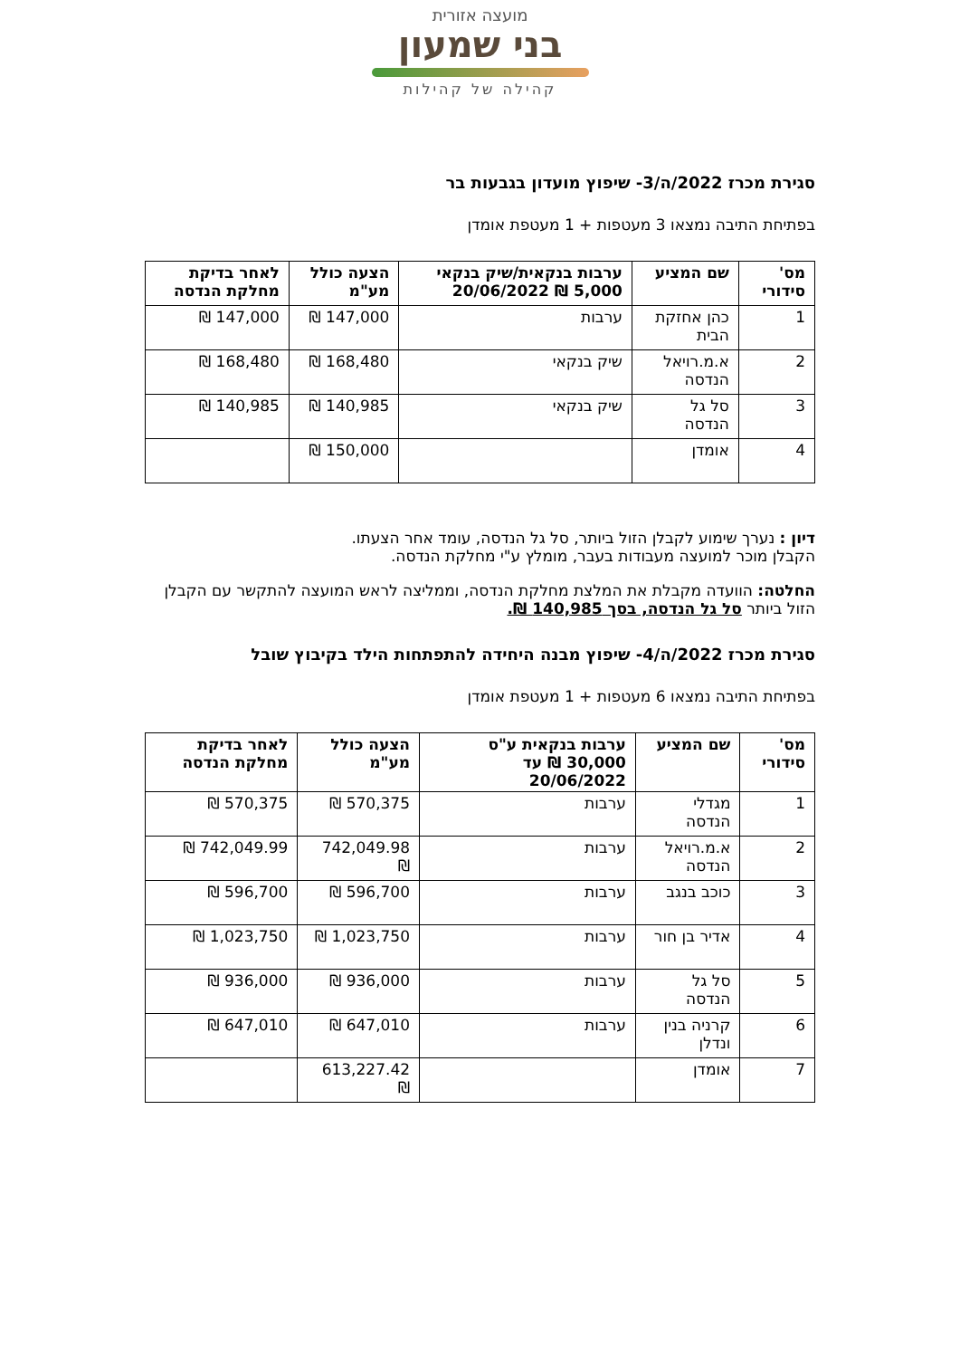מועצה אזורית
בני שמעון
קהילה של קהילות
סגירת מכרז 2022/ה/3- שיפוץ מועדון בגבעות בר
בפתיחת התיבה נמצאו 3 מעטפות + 1 מעטפת אומדן
| מס' סידורי | שם המציע | ערבות בנקאית/שיק בנקאי 5,000 ₪ 20/06/2022 | הצעה כולל מע"מ | לאחר בדיקת מחלקת הנדסה |
| --- | --- | --- | --- | --- |
| 1 | כהן אחזקת הבית | ערבות | 147,000 ₪ | 147,000 ₪ |
| 2 | א.מ.רויאל הנדסה | שיק בנקאי | 168,480 ₪ | 168,480 ₪ |
| 3 | סל גל הנדסה | שיק בנקאי | 140,985 ₪ | 140,985 ₪ |
| 4 | אומדן | | 150,000 ₪ | |
דיון : נערך שימוע לקבלן הזול ביותר, סל גל הנדסה, עומד אחר הצעתו.
הקבלן מוכר למועצה מעבודות בעבר, מומלץ ע"י מחלקת הנדסה.
החלטה: הוועדה מקבלת את המלצת מחלקת הנדסה, וממליצה לראש המועצה להתקשר עם הקבלן הזול ביותר סל גל הנדסה, בסך 140,985 ₪.
סגירת מכרז 2022/ה/4- שיפוץ מבנה היחידה להתפתחות הילד בקיבוץ שובל
בפתיחת התיבה נמצאו 6 מעטפות + 1 מעטפת אומדן
| מס' סידורי | שם המציע | ערבות בנקאית ע"ס 30,000 ₪ עד 20/06/2022 | הצעה כולל מע"מ | לאחר בדיקת מחלקת הנדסה |
| --- | --- | --- | --- | --- |
| 1 | מגדלי הנדסה | ערבות | 570,375 ₪ | 570,375 ₪ |
| 2 | א.מ.רויאל הנדסה | ערבות | 742,049.98 ₪ | 742,049.99 ₪ |
| 3 | כוכב בנגב | ערבות | 596,700 ₪ | 596,700 ₪ |
| 4 | אדיר בן חור | ערבות | 1,023,750 ₪ | 1,023,750 ₪ |
| 5 | סל גל הנדסה | ערבות | 936,000 ₪ | 936,000 ₪ |
| 6 | קרניה בנין ונדלן | ערבות | 647,010 ₪ | 647,010 ₪ |
| 7 | אומדן | | 613,227.42 ₪ | |